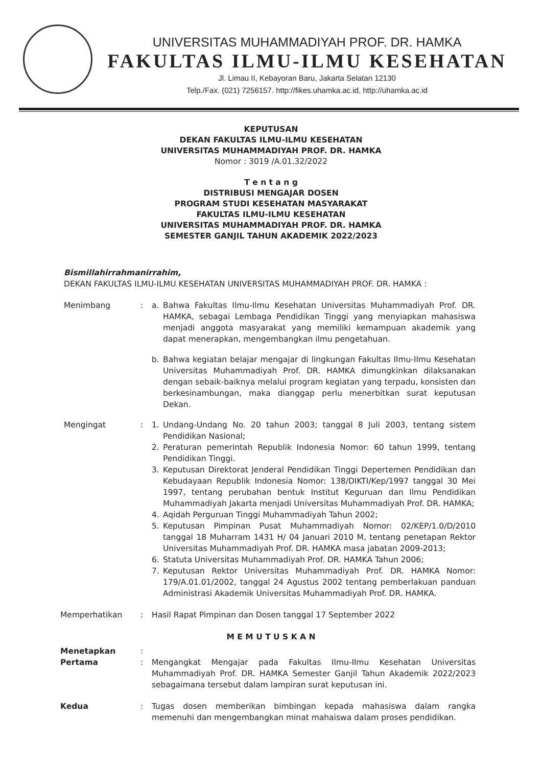UNIVERSITAS MUHAMMADIYAH PROF. DR. HAMKA
FAKULTAS ILMU-ILMU KESEHATAN
Jl. Limau II, Kebayoran Baru, Jakarta Selatan 12130
Telp./Fax. (021) 7256157. http://fikes.uhamka.ac.id, http://uhamka.ac.id
KEPUTUSAN
DEKAN FAKULTAS ILMU-ILMU KESEHATAN
UNIVERSITAS MUHAMMADIYAH PROF. DR. HAMKA
Nomor : 3019 /A.01.32/2022
T e n t a n g
DISTRIBUSI MENGAJAR DOSEN
PROGRAM STUDI KESEHATAN MASYARAKAT
FAKULTAS ILMU-ILMU KESEHATAN
UNIVERSITAS MUHAMMADIYAH PROF. DR. HAMKA
SEMESTER GANJIL TAHUN AKADEMIK 2022/2023
Bismillahirrahmanirrahim,
DEKAN FAKULTAS ILMU-ILMU KESEHATAN UNIVERSITAS MUHAMMADIYAH PROF. DR. HAMKA :
Menimbang : a. Bahwa Fakultas Ilmu-Ilmu Kesehatan Universitas Muhammadiyah Prof. DR. HAMKA, sebagai Lembaga Pendidikan Tinggi yang menyiapkan mahasiswa menjadi anggota masyarakat yang memiliki kemampuan akademik yang dapat menerapkan, mengembangkan ilmu pengetahuan.
b. Bahwa kegiatan belajar mengajar di lingkungan Fakultas Ilmu-Ilmu Kesehatan Universitas Muhammadiyah Prof. DR. HAMKA dimungkinkan dilaksanakan dengan sebaik-baiknya melalui program kegiatan yang terpadu, konsisten dan berkesinambungan, maka dianggap perlu menerbitkan surat keputusan Dekan.
Mengingat : 1. Undang-Undang No. 20 tahun 2003; tanggal 8 Juli 2003, tentang sistem Pendidikan Nasional;
2. Peraturan pemerintah Republik Indonesia Nomor: 60 tahun 1999, tentang Pendidikan Tinggi.
3. Keputusan Direktorat Jenderal Pendidikan Tinggi Depertemen Pendidikan dan Kebudayaan Republik Indonesia Nomor: 138/DIKTI/Kep/1997 tanggal 30 Mei 1997, tentang perubahan bentuk Institut Keguruan dan Ilmu Pendidikan Muhammadiyah Jakarta menjadi Universitas Muhammadiyah Prof. DR. HAMKA;
4. Aqidah Perguruan Tinggi Muhammadiyah Tahun 2002;
5. Keputusan Pimpinan Pusat Muhammadiyah Nomor: 02/KEP/1.0/D/2010 tanggal 18 Muharram 1431 H/ 04 Januari 2010 M, tentang penetapan Rektor Universitas Muhammadiyah Prof. DR. HAMKA masa jabatan 2009-2013;
6. Statuta Universitas Muhammadiyah Prof. DR. HAMKA Tahun 2006;
7. Keputusan Rektor Universitas Muhammadiyah Prof. DR. HAMKA Nomor: 179/A.01.01/2002, tanggal 24 Agustus 2002 tentang pemberlakuan panduan Administrasi Akademik Universitas Muhammadiyah Prof. DR. HAMKA.
Memperhatikan : Hasil Rapat Pimpinan dan Dosen tanggal 17 September 2022
M E M U T U S K A N
Menetapkan :
Pertama : Mengangkat Mengajar pada Fakultas Ilmu-Ilmu Kesehatan Universitas Muhammadiyah Prof. DR. HAMKA Semester Ganjil Tahun Akademik 2022/2023 sebagaimana tersebut dalam lampiran surat keputusan ini.
Kedua : Tugas dosen memberikan bimbingan kepada mahasiswa dalam rangka memenuhi dan mengembangkan minat mahaiswa dalam proses pendidikan.